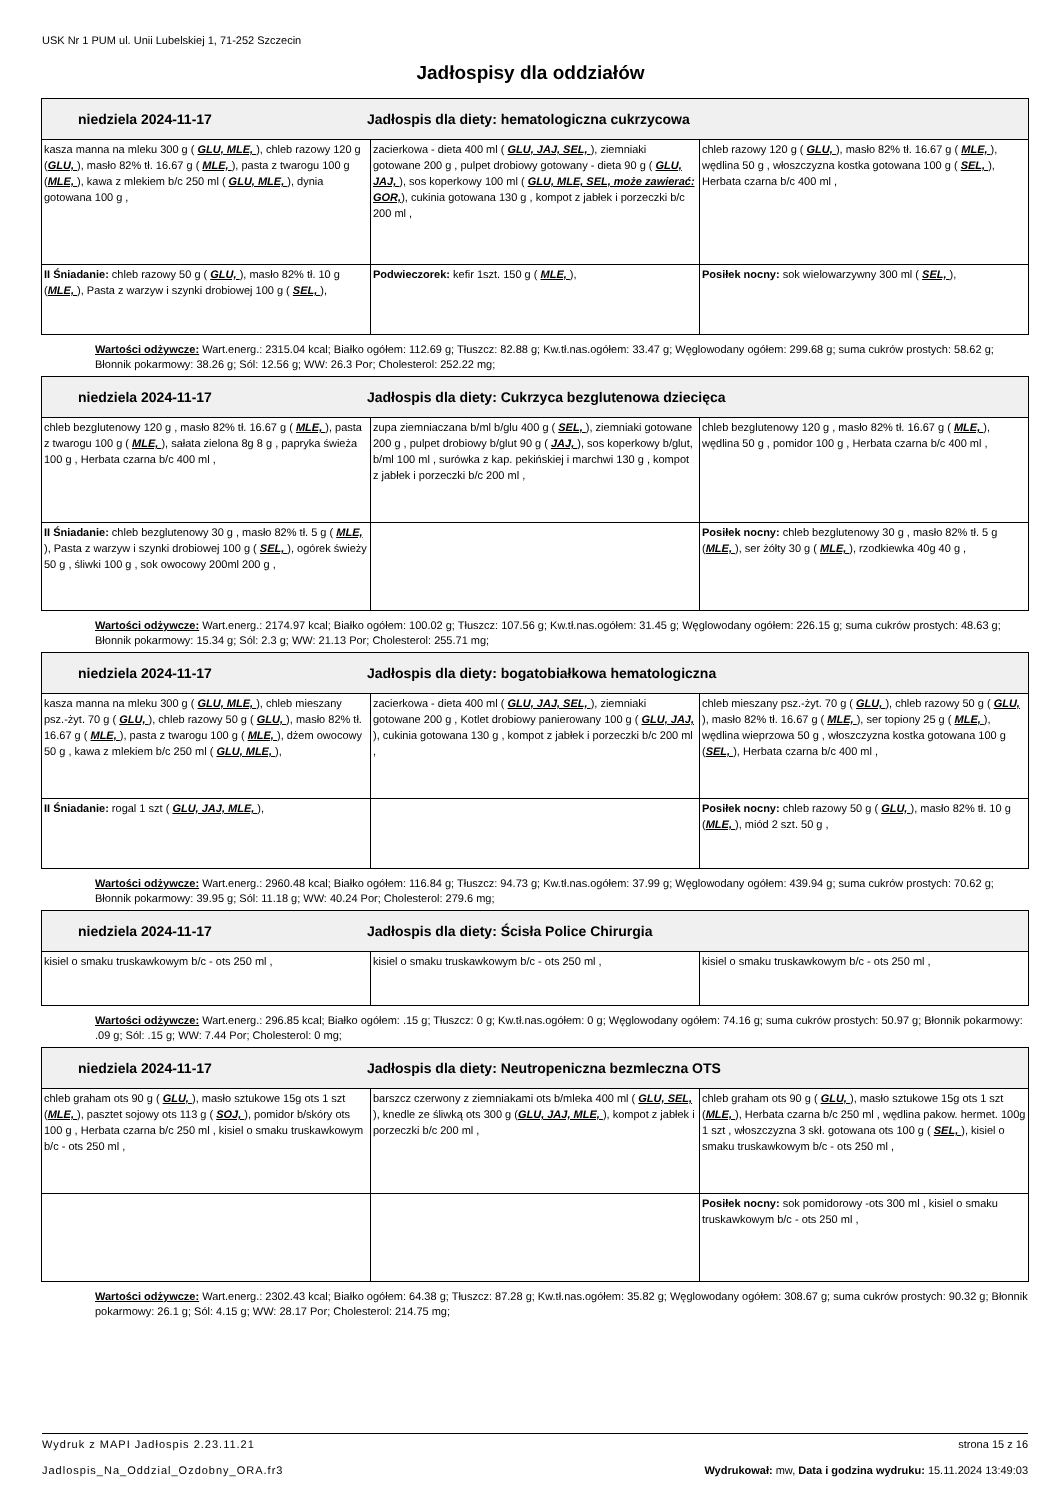USK Nr 1 PUM ul. Unii Lubelskiej 1, 71-252 Szczecin
Jadłospisy dla oddziałów
| niedziela 2024-11-17 Jadłospis dla diety: hematologiczna cukrzycowa | | |
| --- | --- | --- |
| kasza manna na mleku 300 g ( GLU, MLE, ), chleb razowy 120 g ( GLU, ), masło 82% tł. 16.67 g ( MLE, ), pasta z twarogu 100 g ( MLE, ), kawa z mlekiem b/c 250 ml ( GLU, MLE, ), dynia gotowana 100 g , | zacierkowa - dieta 400 ml ( GLU, JAJ, SEL, ), ziemniaki gotowane 200 g , pulpet drobiowy gotowany - dieta 90 g ( GLU, JAJ, ), sos koperkowy 100 ml ( GLU, MLE, SEL, może zawierać: GOR, ), cukinia gotowana 130 g , kompot z jabłek i porzeczki b/c 200 ml , | chleb razowy 120 g ( GLU, ), masło 82% tł. 16.67 g ( MLE, ), wędlina 50 g , włoszczyzna kostka gotowana 100 g ( SEL, ), Herbata czarna b/c 400 ml , |
| II Śniadanie: chleb razowy 50 g ( GLU, ), masło 82% tł. 10 g ( MLE, ), Pasta z warzyw i szynki drobiowej 100 g ( SEL, ), | Podwieczorek: kefir 1szt. 150 g ( MLE, ), | Posiłek nocny: sok wielowarzywny 300 ml ( SEL, ), |
Wartości odżywcze: Wart.energ.: 2315.04 kcal; Białko ogółem: 112.69 g; Tłuszcz: 82.88 g; Kw.tł.nas.ogółem: 33.47 g; Węglowodany ogółem: 299.68 g; suma cukrów prostych: 58.62 g; Błonnik pokarmowy: 38.26 g; Sól: 12.56 g; WW: 26.3 Por; Cholesterol: 252.22 mg;
| niedziela 2024-11-17 Jadłospis dla diety: Cukrzyca bezglutenowa dziecięca | | |
| --- | --- | --- |
| chleb bezglutenowy 120 g , masło 82% tł. 16.67 g ( MLE, ), pasta z twarogu 100 g ( MLE, ), sałata zielona 8g 8 g , papryka świeża 100 g , Herbata czarna b/c 400 ml , | zupa ziemniaczana b/ml b/glu 400 g ( SEL, ), ziemniaki gotowane 200 g , pulpet drobiowy b/glut 90 g ( JAJ, ), sos koperkowy b/glut, b/ml 100 ml , surówka z kap. pekińskiej i marchwi 130 g , kompot z jabłek i porzeczki b/c 200 ml , | chleb bezglutenowy 120 g , masło 82% tł. 16.67 g ( MLE, ), wędlina 50 g , pomidor 100 g , Herbata czarna b/c 400 ml , |
| II Śniadanie: chleb bezglutenowy 30 g , masło 82% tł. 5 g ( MLE, ), Pasta z warzyw i szynki drobiowej 100 g ( SEL, ), ogórek świeży 50 g , śliwki 100 g , sok owocowy 200ml 200 g , | | Posiłek nocny: chleb bezglutenowy 30 g , masło 82% tł. 5 g ( MLE, ), ser żółty 30 g ( MLE, ), rzodkiewka 40g 40 g , |
Wartości odżywcze: Wart.energ.: 2174.97 kcal; Białko ogółem: 100.02 g; Tłuszcz: 107.56 g; Kw.tł.nas.ogółem: 31.45 g; Węglowodany ogółem: 226.15 g; suma cukrów prostych: 48.63 g; Błonnik pokarmowy: 15.34 g; Sól: 2.3 g; WW: 21.13 Por; Cholesterol: 255.71 mg;
| niedziela 2024-11-17 Jadłospis dla diety: bogatobiałkowa hematologiczna | | |
| --- | --- | --- |
| kasza manna na mleku 300 g ( GLU, MLE, ), chleb mieszany psz.-żyt. 70 g ( GLU, ), chleb razowy 50 g ( GLU, ), masło 82% tł. 16.67 g ( MLE, ), pasta z twarogu 100 g ( MLE, ), dżem owocowy 50 g , kawa z mlekiem b/c 250 ml ( GLU, MLE, ), | zacierkowa - dieta 400 ml ( GLU, JAJ, SEL, ), ziemniaki gotowane 200 g , Kotlet drobiowy panierowany 100 g ( GLU, JAJ, ), cukinia gotowana 130 g , kompot z jabłek i porzeczki b/c 200 ml , | chleb mieszany psz.-żyt. 70 g ( GLU, ), chleb razowy 50 g ( GLU, ), masło 82% tł. 16.67 g ( MLE, ), ser topiony 25 g ( MLE, ), wędlina wieprzowa 50 g , włoszczyzna kostka gotowana 100 g ( SEL, ), Herbata czarna b/c 400 ml , |
| II Śniadanie: rogal 1 szt ( GLU, JAJ, MLE, ), | | Posiłek nocny: chleb razowy 50 g ( GLU, ), masło 82% tł. 10 g ( MLE, ), miód 2 szt. 50 g , |
Wartości odżywcze: Wart.energ.: 2960.48 kcal; Białko ogółem: 116.84 g; Tłuszcz: 94.73 g; Kw.tł.nas.ogółem: 37.99 g; Węglowodany ogółem: 439.94 g; suma cukrów prostych: 70.62 g; Błonnik pokarmowy: 39.95 g; Sól: 11.18 g; WW: 40.24 Por; Cholesterol: 279.6 mg;
| niedziela 2024-11-17 Jadłospis dla diety: Ścisła Police Chirurgia | | |
| --- | --- | --- |
| kisiel o smaku truskawkowym b/c - ots 250 ml , | kisiel o smaku truskawkowym b/c - ots 250 ml , | kisiel o smaku truskawkowym b/c - ots 250 ml , |
Wartości odżywcze: Wart.energ.: 296.85 kcal; Białko ogółem: .15 g; Tłuszcz: 0 g; Kw.tł.nas.ogółem: 0 g; Węglowodany ogółem: 74.16 g; suma cukrów prostych: 50.97 g; Błonnik pokarmowy: .09 g; Sól: .15 g; WW: 7.44 Por; Cholesterol: 0 mg;
| niedziela 2024-11-17 Jadłospis dla diety: Neutropeniczna bezmleczna OTS | | |
| --- | --- | --- |
| chleb graham ots 90 g ( GLU, ), masło sztukowe 15g ots 1 szt ( MLE, ), pasztet sojowy ots 113 g ( SOJ, ), pomidor b/skóry ots 100 g , Herbata czarna b/c 250 ml , kisiel o smaku truskawkowym b/c - ots 250 ml , | barszcz czerwony z ziemniakami ots b/mleka 400 ml ( GLU, SEL, ), knedle ze śliwką ots 300 g ( GLU, JAJ, MLE, ), kompot z jabłek i porzeczki b/c 200 ml , | chleb graham ots 90 g ( GLU, ), masło sztukowe 15g ots 1 szt ( MLE, ), Herbata czarna b/c 250 ml , wędlina pakow. hermet. 100g 1 szt , włoszczyzna 3 skł. gotowana ots 100 g ( SEL, ), kisiel o smaku truskawkowym b/c - ots 250 ml , |
| | | Posiłek nocny: sok pomidorowy -ots 300 ml , kisiel o smaku truskawkowym b/c - ots 250 ml , |
Wartości odżywcze: Wart.energ.: 2302.43 kcal; Białko ogółem: 64.38 g; Tłuszcz: 87.28 g; Kw.tł.nas.ogółem: 35.82 g; Węglowodany ogółem: 308.67 g; suma cukrów prostych: 90.32 g; Błonnik pokarmowy: 26.1 g; Sól: 4.15 g; WW: 28.17 Por; Cholesterol: 214.75 mg;
Wydruk z MAPI Jadłospis 2.23.11.21 strona 15 z 16
Jadlospis_Na_Oddzial_Ozdobny_ORA.fr3 Wydrukował: mw, Data i godzina wydruku: 15.11.2024 13:49:03